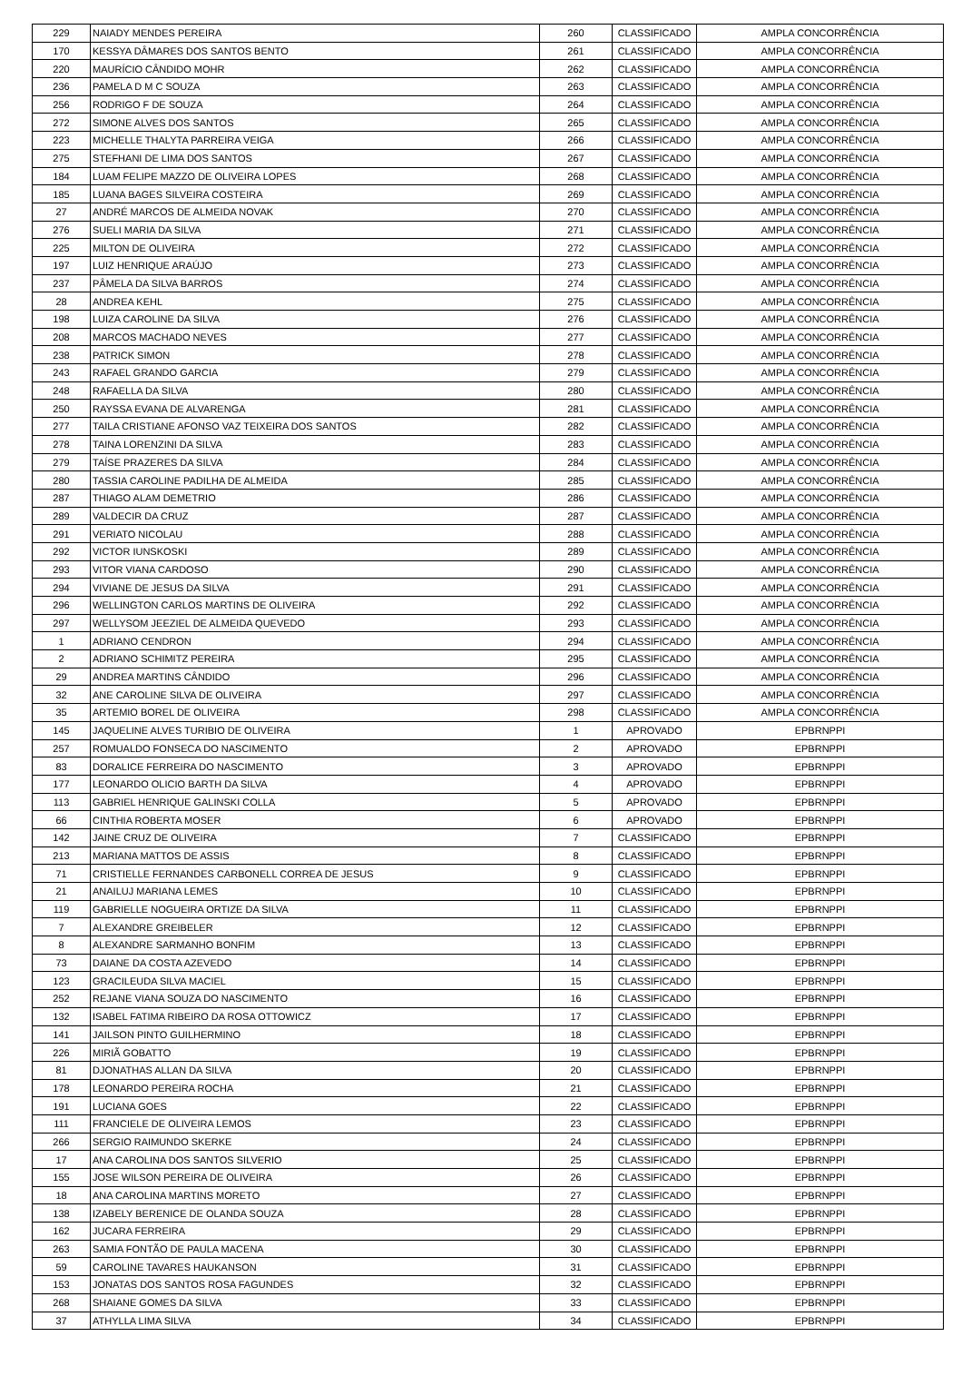| 229 | NAIADY MENDES PEREIRA | 260 | CLASSIFICADO | AMPLA CONCORRÊNCIA |
| 170 | KESSYA DÂMARES DOS SANTOS BENTO | 261 | CLASSIFICADO | AMPLA CONCORRÊNCIA |
| 220 | MAURÍCIO CÂNDIDO MOHR | 262 | CLASSIFICADO | AMPLA CONCORRÊNCIA |
| 236 | PAMELA D M C SOUZA | 263 | CLASSIFICADO | AMPLA CONCORRÊNCIA |
| 256 | RODRIGO F DE SOUZA | 264 | CLASSIFICADO | AMPLA CONCORRÊNCIA |
| 272 | SIMONE ALVES DOS SANTOS | 265 | CLASSIFICADO | AMPLA CONCORRÊNCIA |
| 223 | MICHELLE THALYTA PARREIRA VEIGA | 266 | CLASSIFICADO | AMPLA CONCORRÊNCIA |
| 275 | STEFHANI DE LIMA DOS SANTOS | 267 | CLASSIFICADO | AMPLA CONCORRÊNCIA |
| 184 | LUAM FELIPE MAZZO DE OLIVEIRA LOPES | 268 | CLASSIFICADO | AMPLA CONCORRÊNCIA |
| 185 | LUANA BAGES SILVEIRA COSTEIRA | 269 | CLASSIFICADO | AMPLA CONCORRÊNCIA |
| 27 | ANDRÉ MARCOS DE ALMEIDA NOVAK | 270 | CLASSIFICADO | AMPLA CONCORRÊNCIA |
| 276 | SUELI MARIA DA SILVA | 271 | CLASSIFICADO | AMPLA CONCORRÊNCIA |
| 225 | MILTON DE OLIVEIRA | 272 | CLASSIFICADO | AMPLA CONCORRÊNCIA |
| 197 | LUIZ HENRIQUE ARAÚJO | 273 | CLASSIFICADO | AMPLA CONCORRÊNCIA |
| 237 | PÂMELA DA SILVA BARROS | 274 | CLASSIFICADO | AMPLA CONCORRÊNCIA |
| 28 | ANDREA KEHL | 275 | CLASSIFICADO | AMPLA CONCORRÊNCIA |
| 198 | LUIZA CAROLINE DA SILVA | 276 | CLASSIFICADO | AMPLA CONCORRÊNCIA |
| 208 | MARCOS MACHADO NEVES | 277 | CLASSIFICADO | AMPLA CONCORRÊNCIA |
| 238 | PATRICK SIMON | 278 | CLASSIFICADO | AMPLA CONCORRÊNCIA |
| 243 | RAFAEL GRANDO GARCIA | 279 | CLASSIFICADO | AMPLA CONCORRÊNCIA |
| 248 | RAFAELLA DA SILVA | 280 | CLASSIFICADO | AMPLA CONCORRÊNCIA |
| 250 | RAYSSA EVANA DE ALVARENGA | 281 | CLASSIFICADO | AMPLA CONCORRÊNCIA |
| 277 | TAILA CRISTIANE AFONSO VAZ TEIXEIRA DOS SANTOS | 282 | CLASSIFICADO | AMPLA CONCORRÊNCIA |
| 278 | TAINA LORENZINI DA SILVA | 283 | CLASSIFICADO | AMPLA CONCORRÊNCIA |
| 279 | TAÍSE PRAZERES DA SILVA | 284 | CLASSIFICADO | AMPLA CONCORRÊNCIA |
| 280 | TASSIA CAROLINE PADILHA DE ALMEIDA | 285 | CLASSIFICADO | AMPLA CONCORRÊNCIA |
| 287 | THIAGO ALAM DEMETRIO | 286 | CLASSIFICADO | AMPLA CONCORRÊNCIA |
| 289 | VALDECIR DA CRUZ | 287 | CLASSIFICADO | AMPLA CONCORRÊNCIA |
| 291 | VERIATO NICOLAU | 288 | CLASSIFICADO | AMPLA CONCORRÊNCIA |
| 292 | VICTOR IUNSKOSKI | 289 | CLASSIFICADO | AMPLA CONCORRÊNCIA |
| 293 | VITOR VIANA CARDOSO | 290 | CLASSIFICADO | AMPLA CONCORRÊNCIA |
| 294 | VIVIANE DE JESUS DA SILVA | 291 | CLASSIFICADO | AMPLA CONCORRÊNCIA |
| 296 | WELLINGTON CARLOS MARTINS DE OLIVEIRA | 292 | CLASSIFICADO | AMPLA CONCORRÊNCIA |
| 297 | WELLYSOM JEEZIEL DE ALMEIDA QUEVEDO | 293 | CLASSIFICADO | AMPLA CONCORRÊNCIA |
| 1 | ADRIANO CENDRON | 294 | CLASSIFICADO | AMPLA CONCORRÊNCIA |
| 2 | ADRIANO SCHIMITZ PEREIRA | 295 | CLASSIFICADO | AMPLA CONCORRÊNCIA |
| 29 | ANDREA MARTINS CÂNDIDO | 296 | CLASSIFICADO | AMPLA CONCORRÊNCIA |
| 32 | ANE CAROLINE SILVA DE OLIVEIRA | 297 | CLASSIFICADO | AMPLA CONCORRÊNCIA |
| 35 | ARTEMIO BOREL DE OLIVEIRA | 298 | CLASSIFICADO | AMPLA CONCORRÊNCIA |
| 145 | JAQUELINE ALVES TURIBIO DE OLIVEIRA | 1 | APROVADO | EPBRNPPI |
| 257 | ROMUALDO FONSECA DO NASCIMENTO | 2 | APROVADO | EPBRNPPI |
| 83 | DORALICE FERREIRA DO NASCIMENTO | 3 | APROVADO | EPBRNPPI |
| 177 | LEONARDO OLICIO BARTH DA SILVA | 4 | APROVADO | EPBRNPPI |
| 113 | GABRIEL HENRIQUE GALINSKI COLLA | 5 | APROVADO | EPBRNPPI |
| 66 | CINTHIA ROBERTA MOSER | 6 | APROVADO | EPBRNPPI |
| 142 | JAINE CRUZ DE OLIVEIRA | 7 | CLASSIFICADO | EPBRNPPI |
| 213 | MARIANA MATTOS DE ASSIS | 8 | CLASSIFICADO | EPBRNPPI |
| 71 | CRISTIELLE FERNANDES CARBONELL CORREA DE JESUS | 9 | CLASSIFICADO | EPBRNPPI |
| 21 | ANAILUJ MARIANA LEMES | 10 | CLASSIFICADO | EPBRNPPI |
| 119 | GABRIELLE NOGUEIRA ORTIZE DA SILVA | 11 | CLASSIFICADO | EPBRNPPI |
| 7 | ALEXANDRE GREIBELER | 12 | CLASSIFICADO | EPBRNPPI |
| 8 | ALEXANDRE SARMANHO BONFIM | 13 | CLASSIFICADO | EPBRNPPI |
| 73 | DAIANE DA COSTA AZEVEDO | 14 | CLASSIFICADO | EPBRNPPI |
| 123 | GRACILEUDA SILVA MACIEL | 15 | CLASSIFICADO | EPBRNPPI |
| 252 | REJANE VIANA SOUZA DO NASCIMENTO | 16 | CLASSIFICADO | EPBRNPPI |
| 132 | ISABEL FATIMA RIBEIRO DA ROSA OTTOWICZ | 17 | CLASSIFICADO | EPBRNPPI |
| 141 | JAILSON PINTO GUILHERMINO | 18 | CLASSIFICADO | EPBRNPPI |
| 226 | MIRIÃ GOBATTO | 19 | CLASSIFICADO | EPBRNPPI |
| 81 | DJONATHAS ALLAN DA SILVA | 20 | CLASSIFICADO | EPBRNPPI |
| 178 | LEONARDO PEREIRA ROCHA | 21 | CLASSIFICADO | EPBRNPPI |
| 191 | LUCIANA GOES | 22 | CLASSIFICADO | EPBRNPPI |
| 111 | FRANCIELE DE OLIVEIRA LEMOS | 23 | CLASSIFICADO | EPBRNPPI |
| 266 | SERGIO RAIMUNDO SKERKE | 24 | CLASSIFICADO | EPBRNPPI |
| 17 | ANA CAROLINA DOS SANTOS SILVERIO | 25 | CLASSIFICADO | EPBRNPPI |
| 155 | JOSE WILSON PEREIRA DE OLIVEIRA | 26 | CLASSIFICADO | EPBRNPPI |
| 18 | ANA CAROLINA MARTINS MORETO | 27 | CLASSIFICADO | EPBRNPPI |
| 138 | IZABELY BERENICE DE OLANDA SOUZA | 28 | CLASSIFICADO | EPBRNPPI |
| 162 | JUCARA FERREIRA | 29 | CLASSIFICADO | EPBRNPPI |
| 263 | SAMIA FONTÃO DE PAULA MACENA | 30 | CLASSIFICADO | EPBRNPPI |
| 59 | CAROLINE TAVARES HAUKANSON | 31 | CLASSIFICADO | EPBRNPPI |
| 153 | JONATAS DOS SANTOS ROSA FAGUNDES | 32 | CLASSIFICADO | EPBRNPPI |
| 268 | SHAIANE GOMES DA SILVA | 33 | CLASSIFICADO | EPBRNPPI |
| 37 | ATHYLLA LIMA SILVA | 34 | CLASSIFICADO | EPBRNPPI |